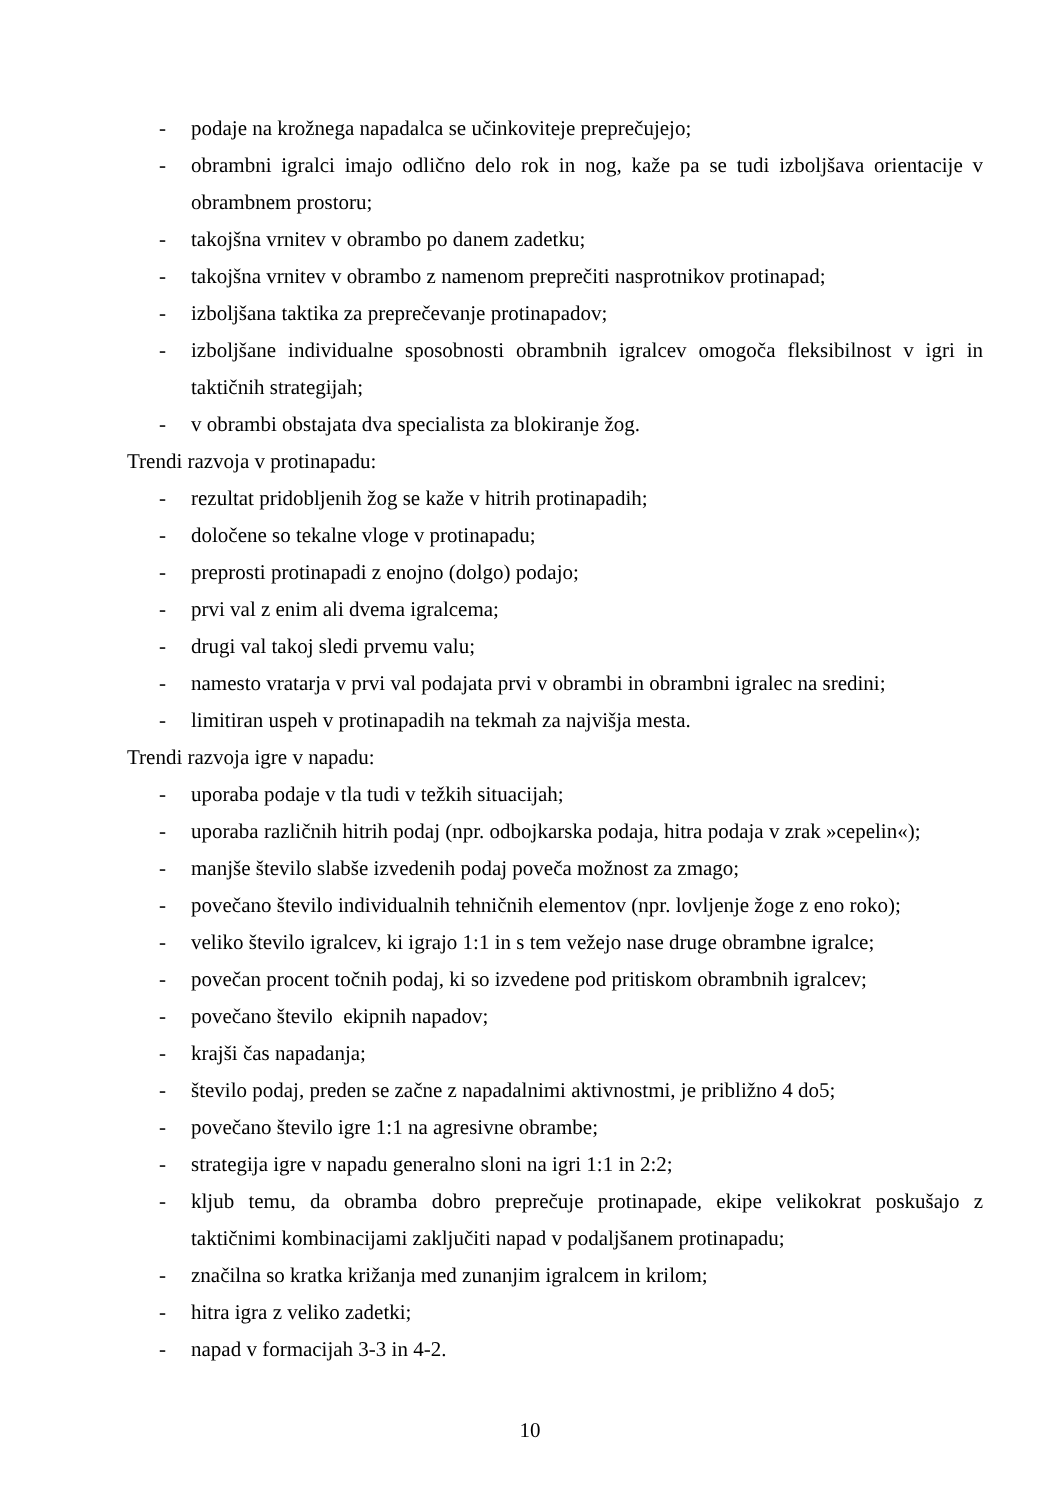- podaje na krožnega napadalca se učinkoviteje preprečujejo;
- obrambni igralci imajo odlično delo rok in nog, kaže pa se tudi izboljšava orientacije v obrambnem prostoru;
- takojšna vrnitev v obrambo po danem zadetku;
- takojšna vrnitev v obrambo z namenom preprečiti nasprotnikov protinapad;
- izboljšana taktika za preprečevanje protinapadov;
- izboljšane individualne sposobnosti obrambnih igralcev omogoča fleksibilnost v igri in taktičnih strategijah;
- v obrambi obstajata dva specialista za blokiranje žog.
Trendi razvoja v protinapadu:
- rezultat pridobljenih žog se kaže v hitrih protinapadih;
- določene so tekalne vloge v protinapadu;
- preprosti protinapadi z enojno (dolgo) podajo;
- prvi val z enim ali dvema igralcema;
- drugi val takoj sledi prvemu valu;
- namesto vratarja v prvi val podajata prvi v obrambi in obrambni igralec na sredini;
- limitiran uspeh v protinapadih na tekmah za najvišja mesta.
Trendi razvoja igre v napadu:
- uporaba podaje v tla tudi v težkih situacijah;
- uporaba različnih hitrih podaj (npr. odbojkarska podaja, hitra podaja v zrak »cepelin«);
- manjše število slabše izvedenih podaj poveča možnost za zmago;
- povečano število individualnih tehničnih elementov (npr. lovljenje žoge z eno roko);
- veliko število igralcev, ki igrajo 1:1 in s tem vežejo nase druge obrambne igralce;
- povečan procent točnih podaj, ki so izvedene pod pritiskom obrambnih igralcev;
- povečano število ekipnih napadov;
- krajši čas napadanja;
- število podaj, preden se začne z napadalnimi aktivnostmi, je približno 4 do5;
- povečano število igre 1:1 na agresivne obrambe;
- strategija igre v napadu generalno sloni na igri 1:1 in 2:2;
- kljub temu, da obramba dobro preprečuje protinapade, ekipe velikokrat poskušajo z taktičnimi kombinacijami zaključiti napad v podaljšanem protinapadu;
- značilna so kratka križanja med zunanjim igralcem in krilom;
- hitra igra z veliko zadetki;
- napad v formacijah 3-3 in 4-2.
10